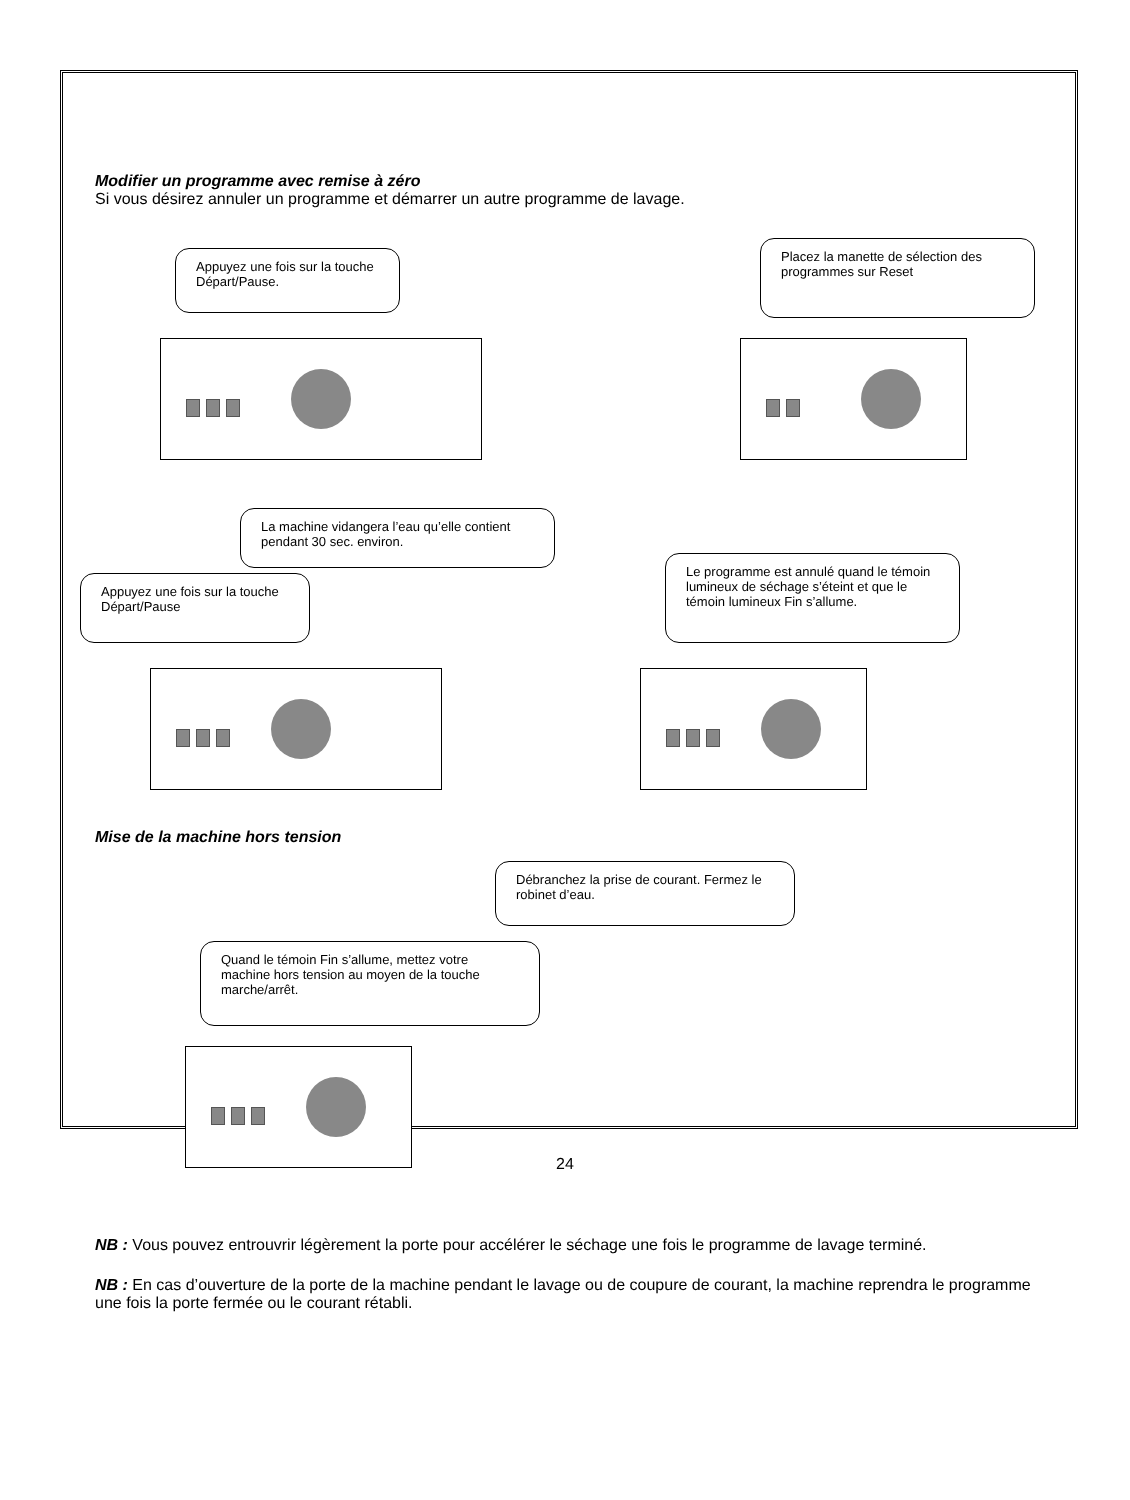Modifier un programme avec remise à zéro
Si vous désirez annuler un programme et démarrer un autre programme de lavage.
Appuyez une fois sur la touche Départ/Pause.
Placez la manette de sélection des programmes sur Reset
La machine vidangera l’eau qu’elle contient pendant 30 sec. environ.
Appuyez une fois sur la touche Départ/Pause
Le programme est annulé quand le témoin lumineux de séchage s’éteint et que le témoin lumineux Fin s’allume.
Mise de la machine hors tension
Débranchez la prise de courant. Fermez le robinet d’eau.
Quand le témoin Fin s’allume, mettez votre machine hors tension au moyen de la touche marche/arrêt.
NB : Vous pouvez entrouvrir légèrement la porte pour accélérer le séchage une fois le programme de lavage terminé.
NB : En cas d’ouverture de la porte de la machine pendant le lavage ou de coupure de courant, la machine reprendra le programme une fois la porte fermée ou le courant rétabli.
24